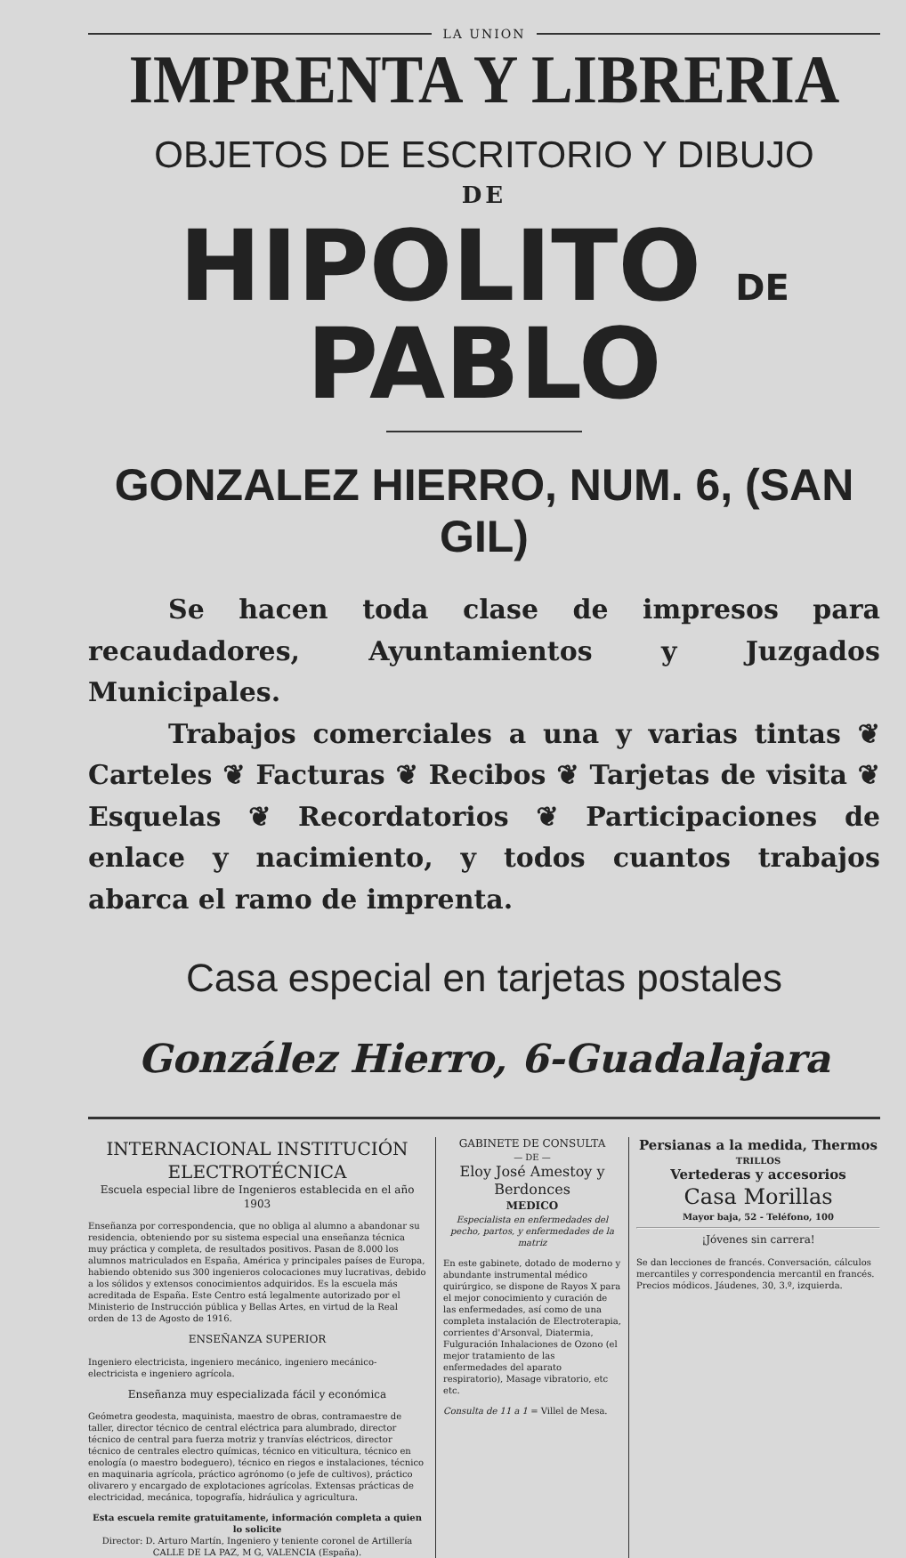LA UNION
IMPRENTA Y LIBRERIA
OBJETOS DE ESCRITORIO Y DIBUJO
DE
HIPOLITO DE PABLO
GONZALEZ HIERRO, NUM. 6, (SAN GIL)
Se hacen toda clase de impresos para recaudadores, Ayuntamientos y Juzgados Municipales.
Trabajos comerciales a una y varias tintas ❦ Carteles ❦ Facturas ❦ Recibos ❦ Tarjetas de visita ❦ Esquelas ❦ Recordatorios ❦ Participaciones de enlace y nacimiento, y todos cuantos trabajos abarca el ramo de imprenta.
Casa especial en tarjetas postales
González Hierro, 6-Guadalajara
INTERNACIONAL INSTITUCIÓN ELECTROTÉCNICA
Escuela especial libre de Ingenieros establecida en el año 1903
Enseñanza por correspondencia, que no obliga al alumno a abandonar su residencia, obteniendo por su sistema especial una enseñanza técnica muy práctica y completa, de resultados positivos. Pasan de 8.000 los alumnos matriculados en España, América y principales países de Europa, habiendo obtenido sus 300 ingenieros colocaciones muy lucrativas, debido a los sólidos y extensos conocimientos adquiridos. Es la escuela más acreditada de España. Este Centro está legalmente autorizado por el Ministerio de Instrucción pública y Bellas Artes, en virtud de la Real orden de 13 de Agosto de 1916.
ENSEÑANZA SUPERIOR
Ingeniero electricista, ingeniero mecánico, ingeniero mecánico-electricista e ingeniero agrícola.
Enseñanza muy especializada fácil y económica
Geómetra geodesta, maquinista, maestro de obras, contramaestre de taller, director técnico de central eléctrica para alumbrado, director técnico de central para fuerza motriz y tranvías eléctricos, director técnico de centrales electro químicas, técnico en viticultura, técnico en enología (o maestro bodeguero), técnico en riegos e instalaciones, técnico en maquinaria agrícola, práctico agrónomo (o jefe de cultivos), práctico olivarero y encargado de explotaciones agrícolas. Extensas prácticas de electricidad, mecánica, topografía, hidráulica y agricultura.
Esta escuela remite gratuitamente, información completa a quien lo solicite
Director: D. Arturo Martín, Ingeniero y teniente coronel de Artillería
CALLE DE LA PAZ, M G, VALENCIA (España).
GABINETE DE CONSULTA
— DE —
Eloy José Amestoy y Berdonces
MEDICO
Especialista en enfermedades del pecho, partos, y enfermedades de la matriz
En este gabinete, dotado de moderno y abundante instrumental médico quirúrgico, se dispone de Rayos X para el mejor conocimiento y curación de las enfermedades, así como de una completa instalación de Electroterapia, corrientes d'Arsonval, Diatermia, Fulguración Inhalaciones de Ozono (el mejor tratamiento de las enfermedades del aparato respiratorio), Masage vibratorio, etc etc.
Consulta de 11 a 1 = Villel de Mesa.
Persianas a la medida, Thermos
TRILLOS
Vertederas y accesorios
Casa Morillas
Mayor baja, 52 - Teléfono, 100
¡Jóvenes sin carrera!
Se dan lecciones de francés. Conversación, cálculos mercantiles y correspondencia mercantil en francés. Precios módicos. Jáudenes, 30, 3.º, izquierda.